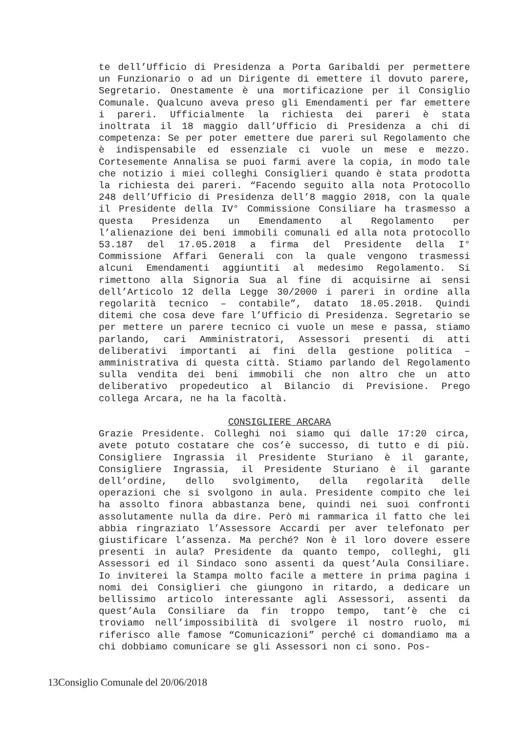te dell’Ufficio di Presidenza a Porta Garibaldi per permettere un Funzionario o ad un Dirigente di emettere il dovuto parere, Segretario. Onestamente è una mortificazione per il Consiglio Comunale. Qualcuno aveva preso gli Emendamenti per far emettere i pareri. Ufficialmente la richiesta dei pareri è stata inoltrata il 18 maggio dall’Ufficio di Presidenza a chi di competenza: Se per poter emettere due pareri sul Regolamento che è indispensabile ed essenziale ci vuole un mese e mezzo. Cortesemente Annalisa se puoi farmi avere la copia, in modo tale che notizio i miei colleghi Consiglieri quando è stata prodotta la richiesta dei pareri. “Facendo seguito alla nota Protocollo 248 dell’Ufficio di Presidenza dell’8 maggio 2018, con la quale il Presidente della IV° Commissione Consiliare ha trasmesso a questa Presidenza un Emendamento al Regolamento per l’alienazione dei beni immobili comunali ed alla nota protocollo 53.187 del 17.05.2018 a firma del Presidente della I° Commissione Affari Generali con la quale vengono trasmessi alcuni Emendamenti aggiuntiti al medesimo Regolamento. Si rimettono alla Signoria Sua al fine di acquisirne ai sensi dell’Articolo 12 della Legge 30/2000 i pareri in ordine alla regolarità tecnico – contabile”, datato 18.05.2018. Quindi ditemi che cosa deve fare l’Ufficio di Presidenza. Segretario se per mettere un parere tecnico ci vuole un mese e passa, stiamo parlando, cari Amministratori, Assessori presenti di atti deliberativi importanti ai fini della gestione politica – amministrativa di questa città. Stiamo parlando del Regolamento sulla vendita dei beni immobili che non altro che un atto deliberativo propedeutico al Bilancio di Previsione. Prego collega Arcara, ne ha la facoltà.
CONSIGLIERE ARCARA
Grazie Presidente. Colleghi noi siamo qui dalle 17:20 circa, avete potuto costatare che cos’è successo, di tutto e di più. Consigliere Ingrassia il Presidente Sturiano è il garante, Consigliere Ingrassia, il Presidente Sturiano è il garante dell’ordine, dello svolgimento, della regolarità delle operazioni che si svolgono in aula. Presidente compito che lei ha assolto finora abbastanza bene, quindi nei suoi confronti assolutamente nulla da dire. Però mi rammarica il fatto che lei abbia ringraziato l’Assessore Accardi per aver telefonato per giustificare l’assenza. Ma perché? Non è il loro dovere essere presenti in aula? Presidente da quanto tempo, colleghi, gli Assessori ed il Sindaco sono assenti da quest’Aula Consiliare. Io inviterei la Stampa molto facile a mettere in prima pagina i nomi dei Consiglieri che giungono in ritardo, a dedicare un bellissimo articolo interessante agli Assessori, assenti da quest’Aula Consiliare da fin troppo tempo, tant’è che ci troviamo nell’impossibilità di svolgere il nostro ruolo, mi riferisco alle famose “Comunicazioni” perché ci domandiamo ma a chi dobbiamo comunicare se gli Assessori non ci sono. Pos-
13Consiglio Comunale del 20/06/2018